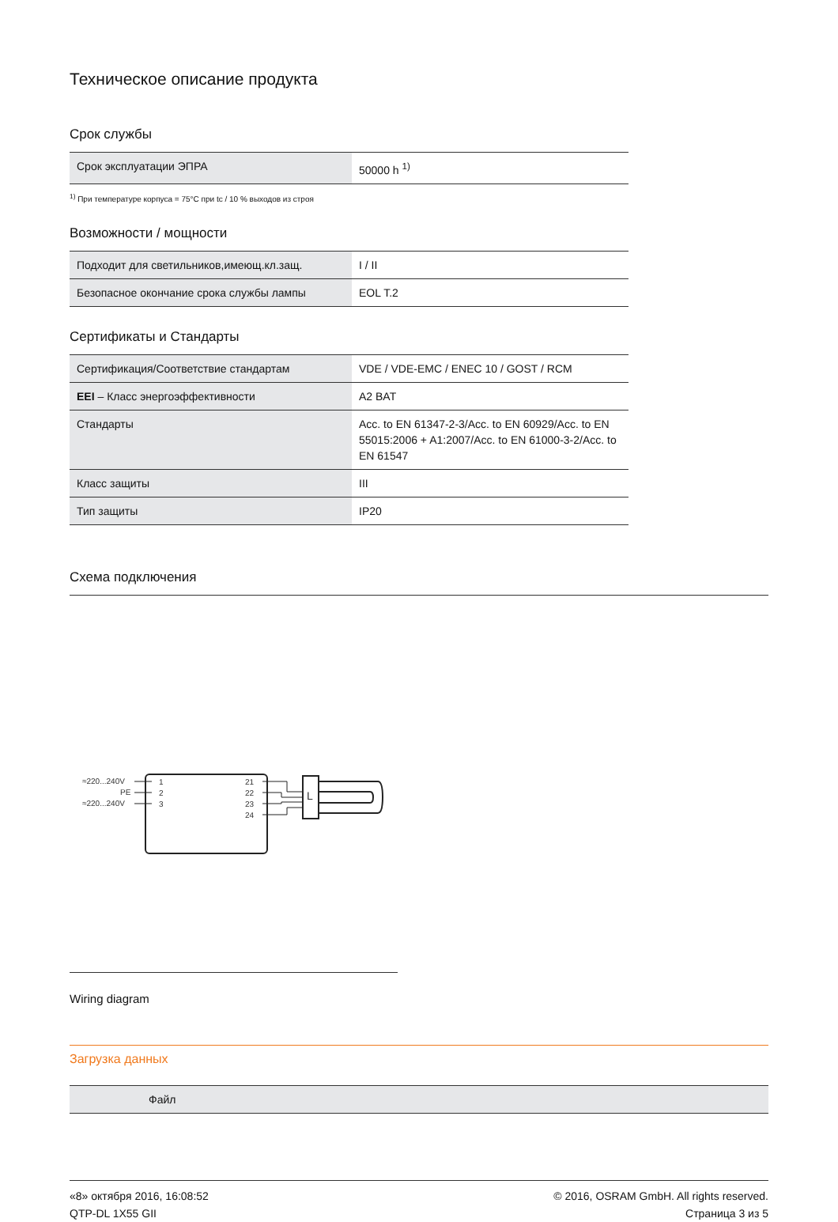Техническое описание продукта
Срок службы
| Срок эксплуатации ЭПРА | 50000 h <sup>1)</sup> |
<sup>1)</sup> При температуре корпуса = 75°C при tc / 10 % выходов из строя
Возможности / мощности
| Подходит для светильников,имеющ.кл.защ. | I / II |
| Безопасное окончание срока службы лампы | EOL T.2 |
Сертификаты и Стандарты
| Сертификация/Соответствие стандартам | VDE / VDE-EMC / ENEC 10 / GOST / RCM |
| EEI – Класс энергоэффективности | A2 BAT |
| Стандарты | Acc. to EN 61347-2-3/Acc. to EN 60929/Acc. to EN 55015:2006 + A1:2007/Acc. to EN 61000-3-2/Acc. to EN 61547 |
| Класс защиты | III |
| Тип защиты | IP20 |
Схема подключения
≈220...240V
PE
≈220...240V
1
2
3
21
22
23
24
L
Wiring diagram
Загрузка данных
| Файл |
«8» октября 2016, 16:08:52
QTP-DL 1X55 GII
© 2016, OSRAM GmbH. All rights reserved.
Страница 3 из 5